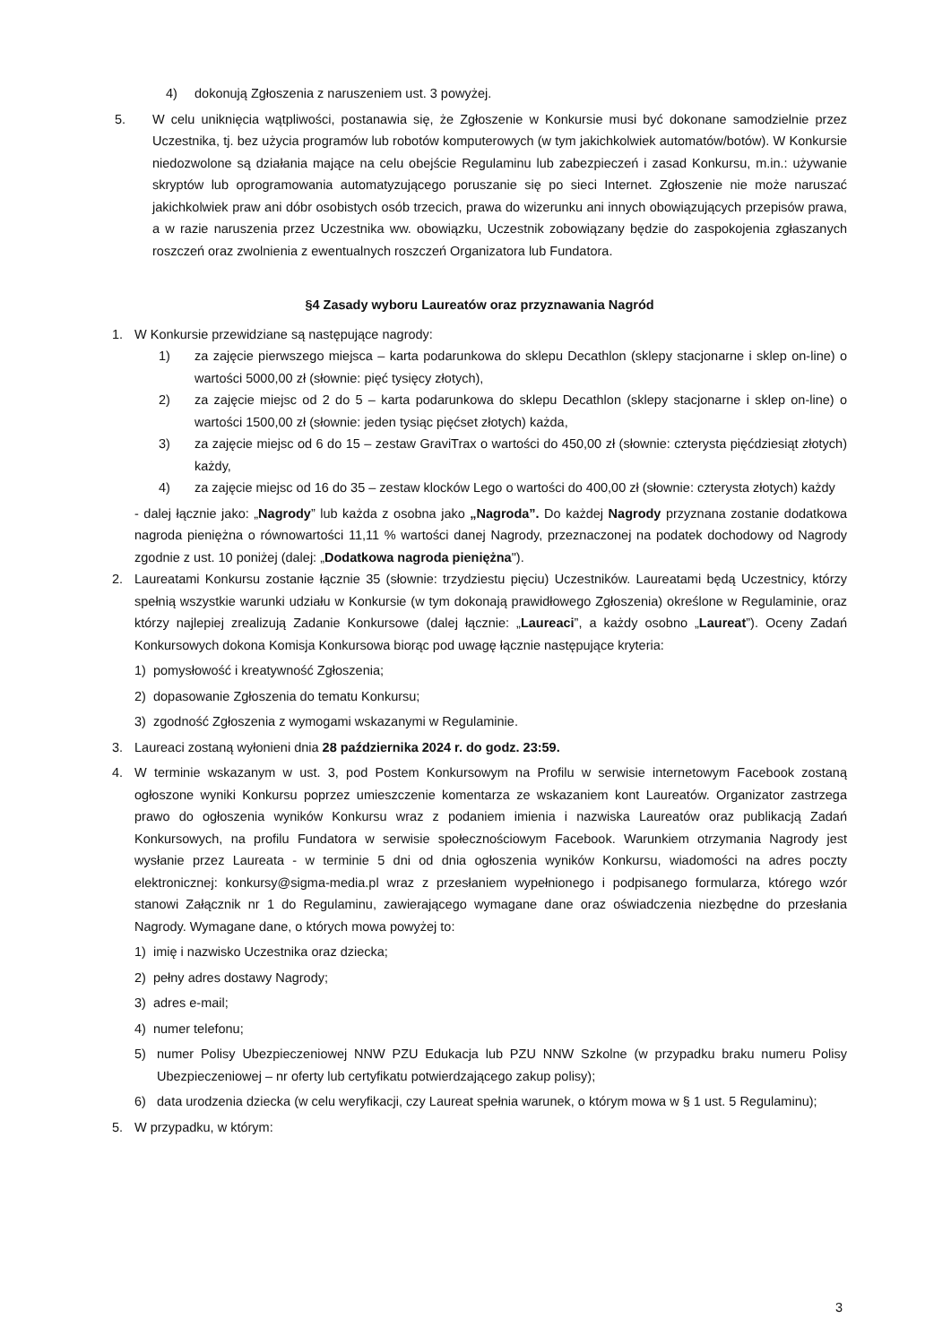4) dokonują Zgłoszenia z naruszeniem ust. 3 powyżej.
5. W celu uniknięcia wątpliwości, postanawia się, że Zgłoszenie w Konkursie musi być dokonane samodzielnie przez Uczestnika, tj. bez użycia programów lub robotów komputerowych (w tym jakichkolwiek automatów/botów). W Konkursie niedozwolone są działania mające na celu obejście Regulaminu lub zabezpieczeń i zasad Konkursu, m.in.: używanie skryptów lub oprogramowania automatyzującego poruszanie się po sieci Internet. Zgłoszenie nie może naruszać jakichkolwiek praw ani dóbr osobistych osób trzecich, prawa do wizerunku ani innych obowiązujących przepisów prawa, a w razie naruszenia przez Uczestnika ww. obowiązku, Uczestnik zobowiązany będzie do zaspokojenia zgłaszanych roszczeń oraz zwolnienia z ewentualnych roszczeń Organizatora lub Fundatora.
§4 Zasady wyboru Laureatów oraz przyznawania Nagród
1. W Konkursie przewidziane są następujące nagrody:
1) za zajęcie pierwszego miejsca – karta podarunkowa do sklepu Decathlon (sklepy stacjonarne i sklep on-line) o wartości 5000,00 zł (słownie: pięć tysięcy złotych),
2) za zajęcie miejsc od 2 do 5 – karta podarunkowa do sklepu Decathlon (sklepy stacjonarne i sklep on-line) o wartości 1500,00 zł (słownie: jeden tysiąc pięćset złotych) każda,
3) za zajęcie miejsc od 6 do 15 – zestaw GraviTrax o wartości do 450,00 zł (słownie: czterysta pięćdziesiąt złotych) każdy,
4) za zajęcie miejsc od 16 do 35 – zestaw klocków Lego o wartości do 400,00 zł (słownie: czterysta złotych) każdy
- dalej łącznie jako: „Nagrody” lub każda z osobna jako „Nagroda”. Do każdej Nagrody przyznana zostanie dodatkowa nagroda pieniężna o równowartości 11,11 % wartości danej Nagrody, przeznaczonej na podatek dochodowy od Nagrody zgodnie z ust. 10 poniżej (dalej: „Dodatkowa nagroda pieniężna").
2. Laureatami Konkursu zostanie łącznie 35 (słownie: trzydziestu pięciu) Uczestników. Laureatami będą Uczestnicy, którzy spełnią wszystkie warunki udziału w Konkursie (w tym dokonają prawidłowego Zgłoszenia) określone w Regulaminie, oraz którzy najlepiej zrealizują Zadanie Konkursowe (dalej łącznie: „Laureaci”, a każdy osobno „Laureat”). Oceny Zadań Konkursowych dokona Komisja Konkursowa biorąc pod uwagę łącznie następujące kryteria:
1) pomysłowość i kreatywność Zgłoszenia;
2) dopasowanie Zgłoszenia do tematu Konkursu;
3) zgodność Zgłoszenia z wymogami wskazanymi w Regulaminie.
3. Laureaci zostaną wyłonieni dnia 28 października 2024 r. do godz. 23:59.
4. W terminie wskazanym w ust. 3, pod Postem Konkursowym na Profilu w serwisie internetowym Facebook zostaną ogłoszone wyniki Konkursu poprzez umieszczenie komentarza ze wskazaniem kont Laureatów. Organizator zastrzega prawo do ogłoszenia wyników Konkursu wraz z podaniem imienia i nazwiska Laureatów oraz publikacją Zadań Konkursowych, na profilu Fundatora w serwisie społecznościowym Facebook. Warunkiem otrzymania Nagrody jest wysłanie przez Laureata - w terminie 5 dni od dnia ogłoszenia wyników Konkursu, wiadomości na adres poczty elektronicznej: konkursy@sigma-media.pl wraz z przesłaniem wypełnionego i podpisanego formularza, którego wzór stanowi Załącznik nr 1 do Regulaminu, zawierającego wymagane dane oraz oświadczenia niezbędne do przesłania Nagrody. Wymagane dane, o których mowa powyżej to:
1) imię i nazwisko Uczestnika oraz dziecka;
2) pełny adres dostawy Nagrody;
3) adres e-mail;
4) numer telefonu;
5) numer Polisy Ubezpieczeniowej NNW PZU Edukacja lub PZU NNW Szkolne (w przypadku braku numeru Polisy Ubezpieczeniowej – nr oferty lub certyfikatu potwierdzającego zakup polisy);
6) data urodzenia dziecka (w celu weryfikacji, czy Laureat spełnia warunek, o którym mowa w § 1 ust. 5 Regulaminu);
5. W przypadku, w którym:
3